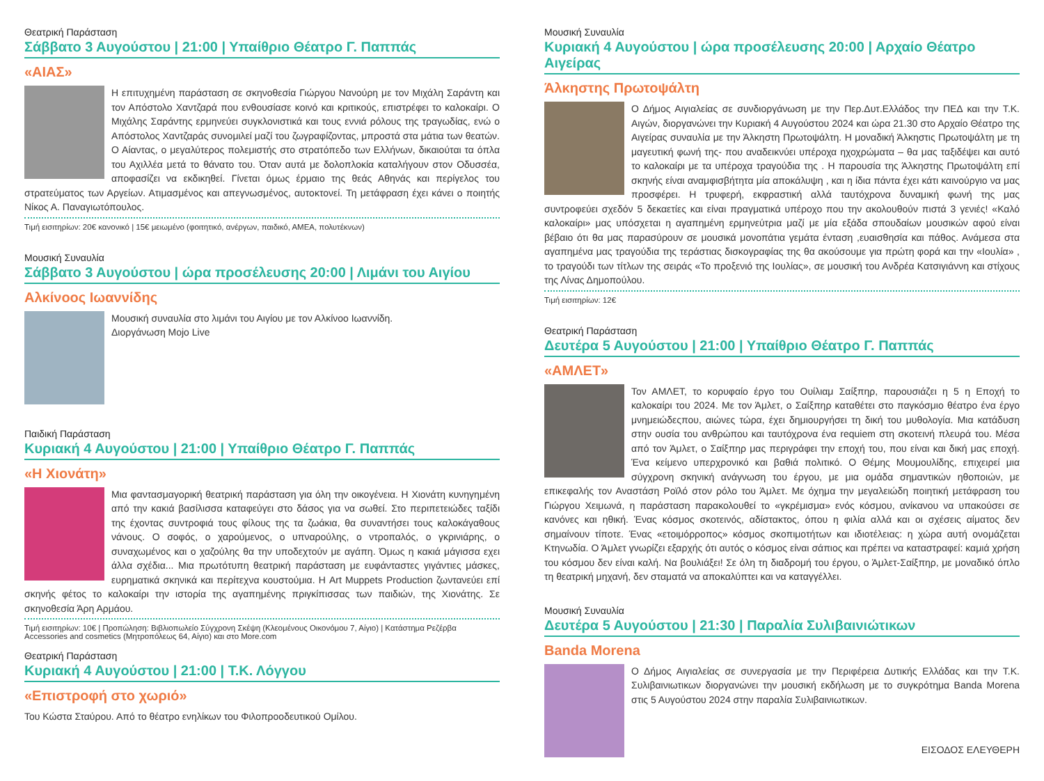Θεατρική Παράσταση
Σάββατο 3 Αυγούστου | 21:00 | Υπαίθριο Θέατρο Γ. Παππάς
«ΑΙΑΣ»
Η επιτυχημένη παράσταση σε σκηνοθεσία Γιώργου Νανούρη με τον Μιχάλη Σαράντη και τον Απόστολο Χαντζαρά που ενθουσίασε κοινό και κριτικούς, επιστρέφει το καλοκαίρι. Ο Μιχάλης Σαράντης ερμηνεύει συγκλονιστικά και τους εννιά ρόλους της τραγωδίας, ενώ ο Απόστολος Χαντζαράς συνομιλεί μαζί του ζωγραφίζοντας, μπροστά στα μάτια των θεατών. Ο Αίαντας, ο μεγαλύτερος πολεμιστής στο στρατόπεδο των Ελλήνων, δικαιούται τα όπλα του Αχιλλέα μετά το θάνατο του. Όταν αυτά με δολοπλοκία καταλήγουν στον Οδυσσέα, αποφασίζει να εκδικηθεί. Γίνεται όμως έρμαιο της θεάς Αθηνάς και περίγελος του στρατεύματος των Αργείων. Ατιμασμένος και απεγνωσμένος, αυτοκτονεί. Τη μετάφραση έχει κάνει ο ποιητής Νίκος Α. Παναγιωτόπουλος.
Τιμή εισιτηρίων: 20€ κανονικό | 15€ μειωμένο (φοιτητικό, ανέργων, παιδικό, ΑΜΕΑ, πολυτέκνων)
Μουσική Συναυλία
Σάββατο 3 Αυγούστου | ώρα προσέλευσης 20:00 | Λιμάνι του Αιγίου
Αλκίνοος Ιωαννίδης
Μουσική συναυλία στο λιμάνι του Αιγίου με τον Αλκίνοο Ιωαννίδη.
Διοργάνωση Mojo Live
Παιδική Παράσταση
Κυριακή 4 Αυγούστου | 21:00 | Υπαίθριο Θέατρο Γ. Παππάς
«Η Χιονάτη»
Μια φαντασμαγορική θεατρική παράσταση για όλη την οικογένεια. Η Χιονάτη κυνηγημένη από την κακιά βασίλισσα καταφεύγει στο δάσος για να σωθεί. Στο περιπετειώδες ταξίδι της έχοντας συντροφιά τους φίλους της τα ζωάκια, θα συναντήσει τους καλοκάγαθους νάνους. Ο σοφός, ο χαρούμενος, ο υπναρούλης, ο ντροπαλός, ο γκρινιάρης, ο συναχωμένος και ο χαζούλης θα την υποδεχτούν με αγάπη. Όμως η κακιά μάγισσα εχει άλλα σχέδια... Μια πρωτότυπη θεατρική παράσταση με ευφάνταστες γιγάντιες μάσκες, ευρηματικά σκηνικά και περίτεχνα κουστούμια. Η Art Muppets Production ζωντανεύει επί σκηνής φέτος το καλοκαίρι την ιστορία της αγαπημένης πριγκίπισσας των παιδιών, της Χιονάτης. Σε σκηνοθεσία Άρη Αρμάου.
Τιμή εισιτηρίων: 10€ | Προπώληση: Βιβλιοπωλείο Σύγχρονη Σκέψη (Κλεομένους Οικονόμου 7, Αίγιο) | Κατάστημα Ρεζέρβα Accessories and cosmetics (Μητροπόλεως 64, Αίγιο) και στο More.com
Θεατρική Παράσταση
Κυριακή 4 Αυγούστου | 21:00 | Τ.Κ. Λόγγου
«Επιστροφή στο χωριό»
Του Κώστα Σταύρου. Από το θέατρο ενηλίκων του Φιλοπροοδευτικού Ομίλου.
Μουσική Συναυλία
Κυριακή 4 Αυγούστου | ώρα προσέλευσης 20:00 | Αρχαίο Θέατρο Αιγείρας
Άλκηστης Πρωτοψάλτη
Ο Δήμος Αιγιαλείας σε συνδιοργάνωση με την Περ.Δυτ.Ελλάδος την ΠΕΔ και την Τ.Κ. Αιγών, διοργανώνει την Κυριακή 4 Αυγούστου 2024 και ώρα 21.30 στο Αρχαίο Θέατρο της Αιγείρας συναυλία με την Άλκηστη Πρωτοψάλτη. Η μοναδική Άλκηστις Πρωτοψάλτη με τη μαγευτική φωνή της- που αναδεικνύει υπέροχα ηχοχρώματα – θα μας ταξιδέψει και αυτό το καλοκαίρι με τα υπέροχα τραγούδια της . Η παρουσία της Άλκηστης Πρωτοψάλτη επί σκηνής είναι αναμφισβήτητα μία αποκάλυψη , και η ίδια πάντα έχει κάτι καινούργιο να μας προσφέρει. Η τρυφερή, εκφραστική αλλά ταυτόχρονα δυναμική φωνή της μας συντροφεύει σχεδόν 5 δεκαετίες και είναι πραγματικά υπέροχο που την ακολουθούν πιστά 3 γενιές! «Καλό καλοκαίρι» μας υπόσχεται η αγαπημένη ερμηνεύτρια μαζί με μία εξάδα σπουδαίων μουσικών αφού είναι βέβαιο ότι θα μας παρασύρουν σε μουσικά μονοπάτια γεμάτα ένταση ,ευαισθησία και πάθος. Ανάμεσα στα αγαπημένα μας τραγούδια της τεράστιας δισκογραφίας της θα ακούσουμε για πρώτη φορά και την «Ιουλία» , το τραγούδι των τίτλων της σειράς «Το προξενιό της Ιουλίας», σε μουσική του Ανδρέα Κατσιγιάννη και στίχους της Λίνας Δημοπούλου.
Τιμή εισιτηρίων: 12€
Θεατρική Παράσταση
Δευτέρα 5 Αυγούστου | 21:00 | Υπαίθριο Θέατρο Γ. Παππάς
«ΑΜΛΕΤ»
Τον ΑΜΛΕΤ, το κορυφαίο έργο του Ουίλιαμ Σαίξπηρ, παρουσιάζει η 5 η Εποχή το καλοκαίρι του 2024. Με τον Άμλετ, ο Σαίξπηρ καταθέτει στο παγκόσμιο θέατρο ένα έργο μνημειώδεςπου, αιώνες τώρα, έχει δημιουργήσει τη δική του μυθολογία. Μια κατάδυση στην ουσία του ανθρώπου και ταυτόχρονα ένα requiem στη σκοτεινή πλευρά του. Μέσα από τον Άμλετ, ο Σαίξπηρ μας περιγράφει την εποχή του, που είναι και δική μας εποχή. Ένα κείμενο υπερχρονικό και βαθιά πολιτικό. Ο Θέμης Μουμουλίδης, επιχειρεί μια σύγχρονη σκηνική ανάγνωση του έργου, με μια ομάδα σημαντικών ηθοποιών, με επικεφαλής τον Αναστάση Ροϊλό στον ρόλο του Άμλετ. Με όχημα την μεγαλειώδη ποιητική μετάφραση του Γιώργου Χειμωνά, η παράσταση παρακολουθεί το «γκρέμισμα» ενός κόσμου, ανίκανου να υπακούσει σε κανόνες και ηθική. Ένας κόσμος σκοτεινός, αδίστακτος, όπου η φιλία αλλά και οι σχέσεις αίματος δεν σημαίνουν τίποτε. Ένας «ετοιμόρροπος» κόσμος σκοπιμοτήτων και ιδιοτέλειας: η χώρα αυτή ονομάζεται Κτηνωδία. Ο Άμλετ γνωρίζει εξαρχής ότι αυτός ο κόσμος είναι σάπιος και πρέπει να καταστραφεί: καμιά χρήση του κόσμου δεν είναι καλή. Να βουλιάξει! Σε όλη τη διαδρομή του έργου, ο Άμλετ-Σαίξπηρ, με μοναδικό όπλο τη θεατρική μηχανή, δεν σταματά να αποκαλύπτει και να καταγγέλλει.
Μουσική Συναυλία
Δευτέρα 5 Αυγούστου | 21:30 | Παραλία Συλιβαινιώτικων
Banda Morena
Ο Δήμος Αιγιαλείας σε συνεργασία με την Περιφέρεια Δυτικής Ελλάδας και την Τ.Κ. Συλιβαινιωτικων διοργανώνει την μουσική εκδήλωση με το συγκρότημα Banda Morena στις 5 Αυγούστου 2024 στην παραλία Συλιβαινιωτικων.
ΕΙΣΟΔΟΣ ΕΛΕΥΘΕΡΗ